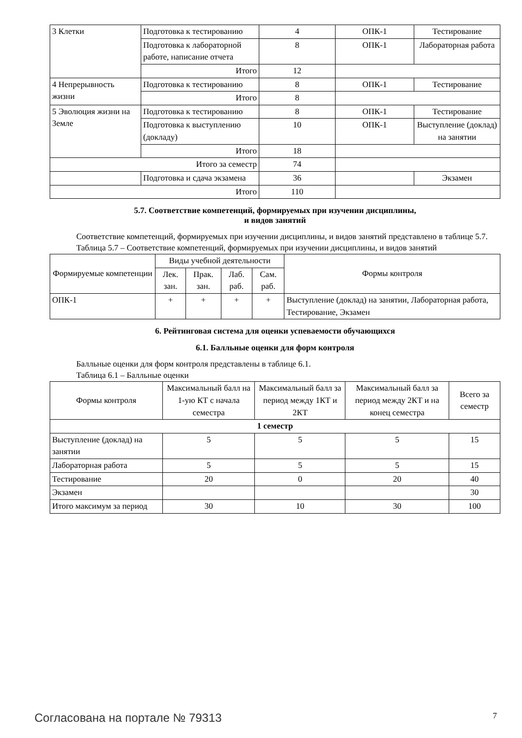| 3 Клетки | Подготовка к тестированию | 4 | ОПК-1 | Тестирование |
| | Подготовка к лабораторной работе, написание отчета | 8 | ОПК-1 | Лабораторная работа |
| | Итого | 12 | | |
| 4 Непрерывность жизни | Подготовка к тестированию | 8 | ОПК-1 | Тестирование |
| | Итого | 8 | | |
| 5 Эволюция жизни на Земле | Подготовка к тестированию | 8 | ОПК-1 | Тестирование |
| | Подготовка к выступлению (докладу) | 10 | ОПК-1 | Выступление (доклад) на занятии |
| | Итого | 18 | | |
| Итого за семестр | | 74 | | |
| | Подготовка и сдача экзамена | 36 | | Экзамен |
| Итого | | 110 | | |
5.7. Соответствие компетенций, формируемых при изучении дисциплины,
и видов занятий
Соответствие компетенций, формируемых при изучении дисциплины, и видов занятий представлено в таблице 5.7.
Таблица 5.7 – Соответствие компетенций, формируемых при изучении дисциплины, и видов занятий
| Формируемые компетенции | Виды учебной деятельности | | | | Формы контроля |
| --- | --- | --- | --- | --- | --- |
| | Лек. зан. | Прак. зан. | Лаб. раб. | Сам. раб. | |
| ОПК-1 | + | + | + | + | Выступление (доклад) на занятии, Лабораторная работа, Тестирование, Экзамен |
6. Рейтинговая система для оценки успеваемости обучающихся
6.1. Балльные оценки для форм контроля
Балльные оценки для форм контроля представлены в таблице 6.1.
Таблица 6.1 – Балльные оценки
| Формы контроля | Максимальный балл на 1-ую КТ с начала семестра | Максимальный балл за период между 1КТ и 2КТ | Максимальный балл за период между 2КТ и на конец семестра | Всего за семестр |
| --- | --- | --- | --- | --- |
| 1 семестр | | | | |
| Выступление (доклад) на занятии | 5 | 5 | 5 | 15 |
| Лабораторная работа | 5 | 5 | 5 | 15 |
| Тестирование | 20 | 0 | 20 | 40 |
| Экзамен | | | | 30 |
| Итого максимум за период | 30 | 10 | 30 | 100 |
Согласована на портале № 79313 7